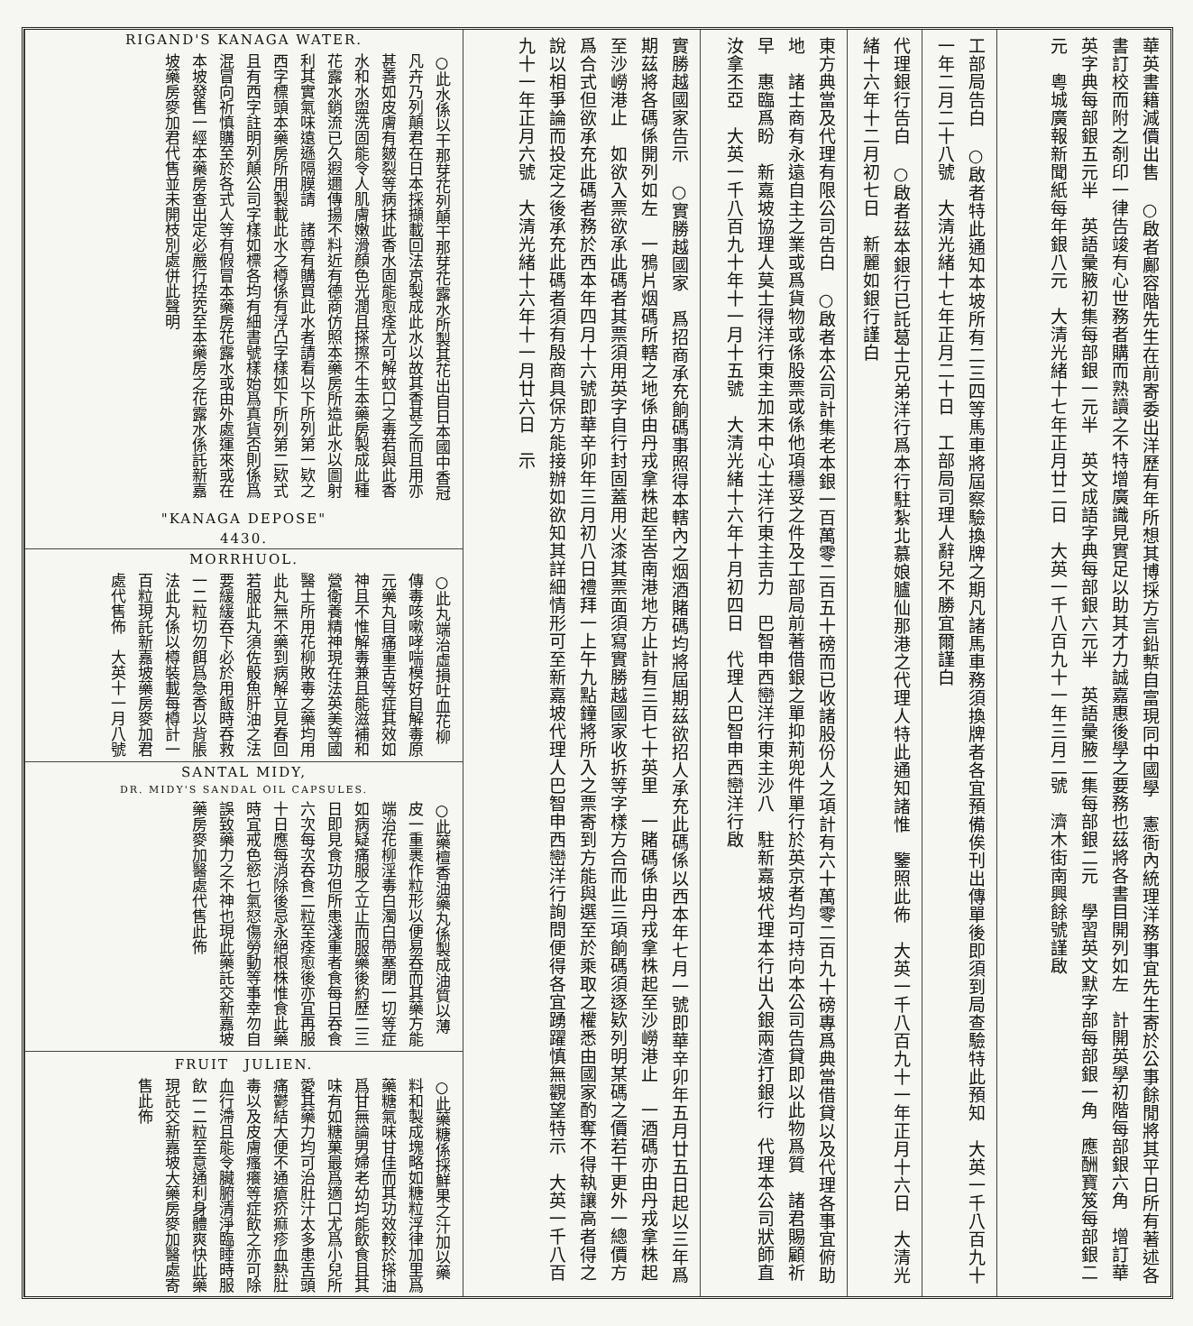華英書籍減價出售　○啟者鄺容階先生在前寄委出洋歷有年所想其博採方言鉛槧自富現同中國學　憲衙內統理洋務事宜先生寄於公事餘閒將其平日所有著述各書訂校而附之剞印一律告竣有心世務者購而熟讀之不特增廣識見實足以助其才力誠嘉惠後學之要務也茲將各書目開列如左　計開英學初階每部銀六角　增訂華英字典每部銀五元半　英語彙腋初集每部銀一元半　英文成語字典每部銀六元半　英語彙腋二集每部銀二元　學習英文默字部每部銀一角　應酬寶笈每部銀二元　粵城廣報新聞紙每年銀八元　大清光緒十七年正月廿二日　大英一千八百九十一年三月二號　濟木街南興餘號謹啟
工部局告白　○啟者特此通知本坡所有二三四等馬車將屆察驗換牌之期凡諸馬車務須換牌者各宜預備俟刊出傳單後即須到局查驗特此預知　大英一千八百九十一年二月二十八號　大清光緒十七年正月二十日　工部局司理人辭兒不勝宜爾謹白
代理銀行告白　○啟者茲本銀行已託葛士兄弟洋行爲本行駐紮北慕娘臚仙那港之代理人特此通知諸惟　鑒照此佈　大英一千八百九十一年正月十六日　大清光緒十六年十二月初七日　新麗如銀行謹白
東方典當及代理有限公司告白　○啟者本公司計集老本銀一百萬零二百五十磅而已收諸股份人之項計有六十萬零二百九十磅專爲典當借貸以及代理各事宜俯助地　諸士商有永遠自主之業或爲貨物或係股票或係他項穩妥之件及工部局前著借銀之單抑荊兜件單行於英京者均可持向本公司告貸即以此物爲質　諸君賜顧祈早　惠臨爲盼　新嘉坡協理人莫士得洋行東主加末中心士洋行東主吉力　巴智申西巒洋行東主沙八　駐新嘉坡代理本行出入銀兩渣打銀行　代理本公司狀師直汝拿丕亞　大英一千八百九十年十一月十五號　大清光緒十六年十月初四日　代理人巴智申西巒洋行啟
實勝越國家告示　○實勝越國家　爲招商承充餉碼事照得本轄內之烟酒賭碼均將屆期茲欲招人承充此碼係以西本年七月一號即華辛卯年五月廿五日起以三年爲期茲將各碼係開列如左　一鴉片烟碼所轄之地係由丹戎拿株起至峇南港地方止計有三百七十英里　一賭碼係由丹戎拿株起至沙嶗港止　一酒碼亦由丹戎拿株起至沙嶗港止　如欲入票欲承此碼者其票須用英字自行封固蓋用火漆其票面須寫實勝越國家收拆等字樣方合而此三項餉碼須逐欵列明某碼之價若干更外一總價方爲合式但欲承充此碼者務於西本年四月十六號即華辛卯年三月初八日禮拜一上午九點鐘將所入之票寄到方能與選至於乘取之權悉由國家酌奪不得執讓高者得之說以相爭論而投定之後承充此碼者須有殷商具保方能接辦如欲知其詳細情形可至新嘉坡代理人巴智申西巒洋行詢問便得各宜踴躍慎無觀望特示　大英一千八百九十一年正月六號　大清光緒十六年十一月廿六日　示
RIGAND'S KANAGA WATER.
○此水係以干那芽花列顛干那芽花露水所製其花出自日本國中香冠凡卉乃列顛君在日本採擷載回法京製成此水以故其香甚之而且用亦甚善如皮膚有皴裂等病抹此香水固能愈痊尤可解蚊口之毒若與此香水和水盥洗固能令人肌膚嫩滑顏色光潤且搽擦不生本藥房製成此種花露水銷流已久遐邇傳揚不料近有德商仿照本藥房所造此水以圖射利其實氣味遠遜隔膜請　諸尊有購買此水者請看以下所列第一欵之西字標頭本藥房所用製載此水之樽係有浮凸字樣如下所列第二欵式且有西字註明列顛公司字樣如標各均有細書號樣始爲真貨否則係爲混冒向祈慎購至於各式人等有假冒本藥房花露水或由外處運來或在本坡發售一經本藥房查出定必嚴行控究至本藥房之花露水係託新嘉坡藥房麥加君代售並未開枝別處併此聲明
"KANAGA DEPOSE"
4430.
MORRHUOL.
○此丸端治虛損吐血花柳傳毒咳嗽哮喘模好自解毒原元藥丸目痛重舌等症其效如神且不惟解毒兼且能滋補和營衛養精神現在法英美等國醫士所用花柳敗毒之藥均用此丸無不藥到病解立見春回若服此丸須佐骰魚肝油之法要緩緩吞下必於用飯時吞救一二粒切勿餌爲急香以背脹法此丸係以樽裝載每樽計一百粒現託新嘉坡藥房麥加君處代售佈　大英十一月八號
SANTAL MIDY,
DR. MIDY'S SANDAL OIL CAPSULES.
○此藥檀香油藥丸係製成油質以薄皮一重裹作粒形以便易吞而其藥方能端治花柳淫毒白濁白帶塞閉一切等症如病疑痛服之立止而服藥後約歷二三日即見食功但所患淺重者食每日吞食六次每次吞食二粒至痊愈後亦宜再服十日應每消除後忌永絕根株惟食此藥時宜戒色慾乜氣怒傷勞動等事幸勿自誤致藥力之不神也現此藥託交新嘉坡藥房麥加醫處代售此佈
FRUIT　JULIEN.
○此藥糖係採鮮果之汁加以藥料和製成塊略如糖粒浮律加里爲藥糖氣味甘佳而其功效較於搽油爲甘無論男婦老幼均能飲食且其味有如糖菓最爲適口尤爲小兒所愛其藥力均可治肚汁太多患舌頭痛鬱結大便不通瘡疥痲疹血熱肚毒以及皮膚瘙癢等症飲之亦可除血行滯且能令臟腑清淨臨睡時服飲一二粒至意通利身體爽快此藥現託交新嘉坡大藥房麥加醫處寄售此佈